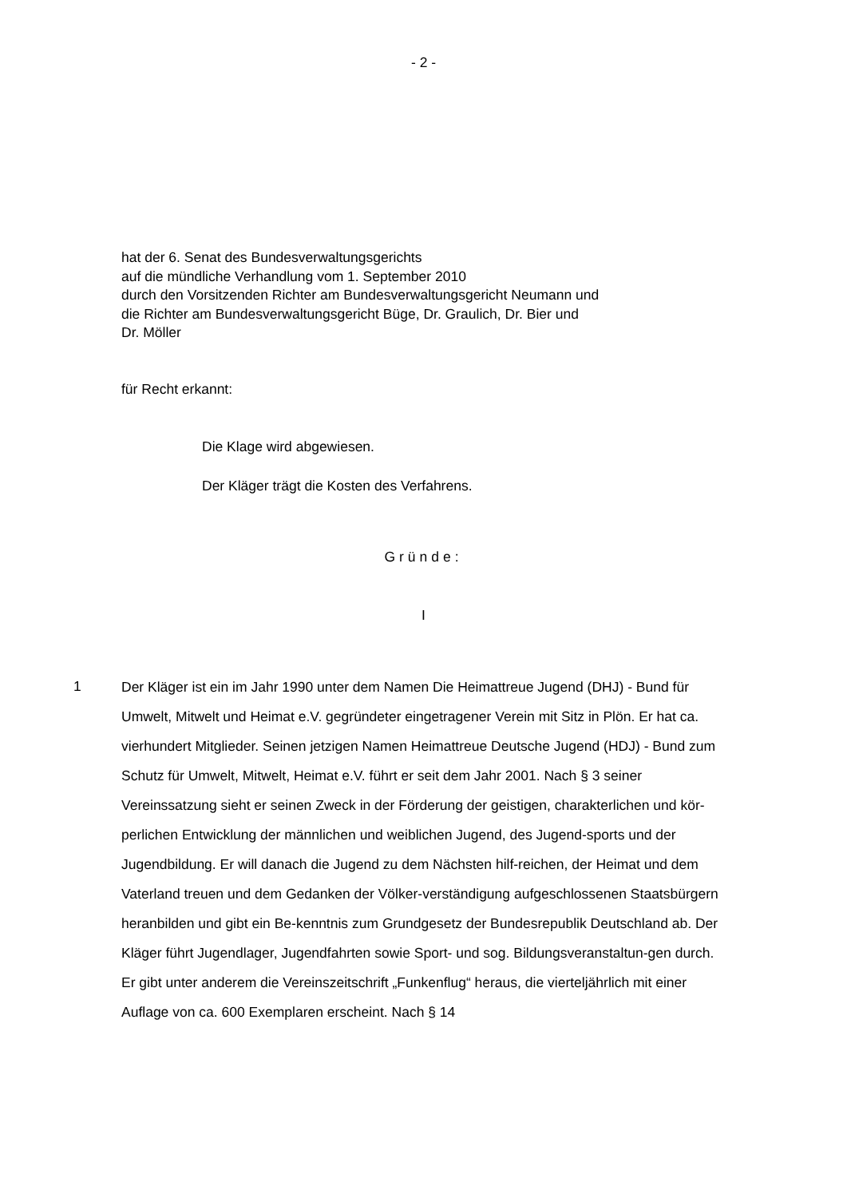- 2 -
hat der 6. Senat des Bundesverwaltungsgerichts
auf die mündliche Verhandlung vom 1. September 2010
durch den Vorsitzenden Richter am Bundesverwaltungsgericht Neumann und
die Richter am Bundesverwaltungsgericht Büge, Dr. Graulich, Dr. Bier und
Dr. Möller
für Recht erkannt:
Die Klage wird abgewiesen.
Der Kläger trägt die Kosten des Verfahrens.
Gründe:
I
1
Der Kläger ist ein im Jahr 1990 unter dem Namen Die Heimattreue Jugend (DHJ) - Bund für Umwelt, Mitwelt und Heimat e.V. gegründeter eingetragener Verein mit Sitz in Plön. Er hat ca. vierhundert Mitglieder. Seinen jetzigen Namen Heimattreue Deutsche Jugend (HDJ) - Bund zum Schutz für Umwelt, Mitwelt, Heimat e.V. führt er seit dem Jahr 2001. Nach § 3 seiner Vereinssatzung sieht er seinen Zweck in der Förderung der geistigen, charakterlichen und kör-perlichen Entwicklung der männlichen und weiblichen Jugend, des Jugend-sports und der Jugendbildung. Er will danach die Jugend zu dem Nächsten hilf-reichen, der Heimat und dem Vaterland treuen und dem Gedanken der Völker-verständigung aufgeschlossenen Staatsbürgern heranbilden und gibt ein Be-kenntnis zum Grundgesetz der Bundesrepublik Deutschland ab. Der Kläger führt Jugendlager, Jugendfahrten sowie Sport- und sog. Bildungsveranstaltun-gen durch. Er gibt unter anderem die Vereinszeitschrift „Funkenflug“ heraus, die vierteljährlich mit einer Auflage von ca. 600 Exemplaren erscheint. Nach § 14